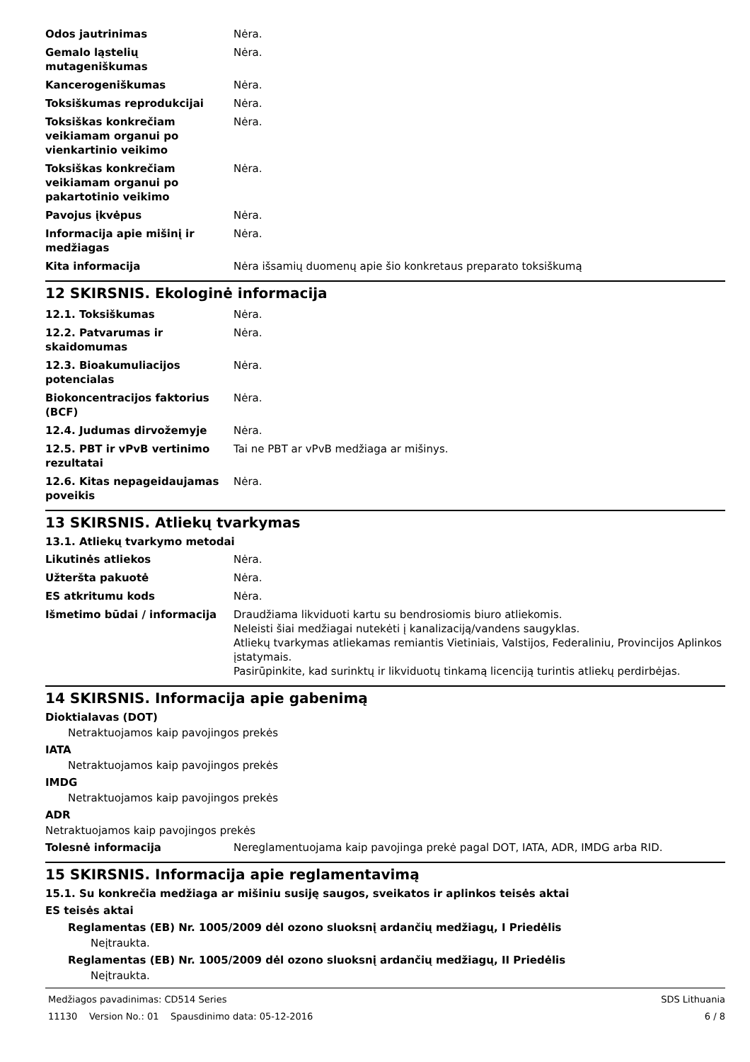| Odos jautrinimas | Nėra. |
| Gemalo ląstelių mutageniškumas | Nėra. |
| Kancerogeniškumas | Nėra. |
| Toksiškumas reprodukcijai | Nėra. |
| Toksiškas konkrečiam veikiamam organui po vienkartinio veikimo | Nėra. |
| Toksiškas konkrečiam veikiamam organui po pakartotinio veikimo | Nėra. |
| Pavojus įkvėpus | Nėra. |
| Informacija apie mišinį ir medžiagas | Nėra. |
| Kita informacija | Nėra išsamių duomenų apie šio konkretaus preparato toksiškumą |
12 SKIRSNIS. Ekologinė informacija
| 12.1. Toksiškumas | Nėra. |
| 12.2. Patvarumas ir skaidomumas | Nėra. |
| 12.3. Bioakumuliacijos potencialas | Nėra. |
| Biokoncentracijos faktorius (BCF) | Nėra. |
| 12.4. Judumas dirvožemyje | Nėra. |
| 12.5. PBT ir vPvB vertinimo rezultatai | Tai ne PBT ar vPvB medžiaga ar mišinys. |
| 12.6. Kitas nepageidaujamas poveikis | Nėra. |
13 SKIRSNIS. Atliekų tvarkymas
13.1. Atliekų tvarkymo metodai
| Likutinės atliekos | Nėra. |
| Užteršta pakuotė | Nėra. |
| ES atkritumu kods | Nėra. |
| Išmetimo būdai / informacija | Draudžiama likviduoti kartu su bendrosiomis biuro atliekomis. Neleisti šiai medžiagai nutekėti į kanalizaciją/vandens saugyklas. Atliekų tvarkymas atliekamas remiantis Vietiniais, Valstijos, Federaliniu, Provincijos Aplinkos įstatymais. Pasirūpinkite, kad surinktų ir likviduotų tinkamą licenciją turintis atliekų perdirbėjas. |
14 SKIRSNIS. Informacija apie gabenimą
Dioktialavas (DOT)
Netraktuojamos kaip pavojingos prekės
IATA
Netraktuojamos kaip pavojingos prekės
IMDG
Netraktuojamos kaip pavojingos prekės
ADR
Netraktuojamos kaip pavojingos prekės
| Tolesnė informacija | Nereglamentuojama kaip pavojinga prekė pagal DOT, IATA, ADR, IMDG arba RID. |
15 SKIRSNIS. Informacija apie reglamentavimą
15.1. Su konkrečia medžiaga ar mišiniu susiję saugos, sveikatos ir aplinkos teisės aktai
ES teisės aktai
Reglamentas (EB) Nr. 1005/2009 dėl ozono sluoksnį ardančių medžiagų, I Priedėlis
Neįtraukta.
Reglamentas (EB) Nr. 1005/2009 dėl ozono sluoksnį ardančių medžiagų, II Priedėlis
Neįtraukta.
Medžiagos pavadinimas: CD514 Series SDS Lithuania
11130 Version No.: 01 Spausdinimo data: 05-12-2016 6 / 8